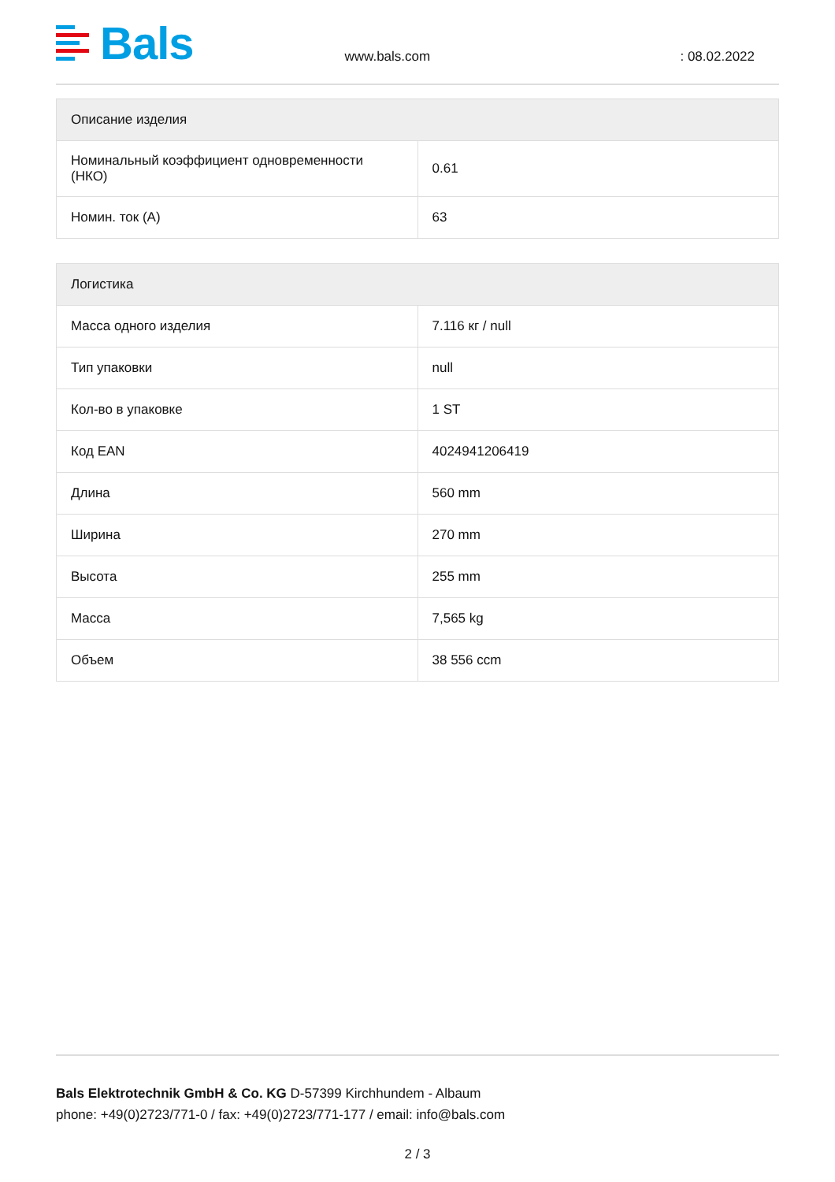Bals
www.bals.com
: 08.02.2022
| Описание изделия | |
| --- | --- |
| Номинальный коэффициент одновременности (НКО) | 0.61 |
| Номин. ток (A) | 63 |
| Логистика | |
| --- | --- |
| Масса одного изделия | 7.116 кг / null |
| Тип упаковки | null |
| Кол-во в упаковке | 1 ST |
| Код EAN | 4024941206419 |
| Длина | 560 mm |
| Ширина | 270 mm |
| Высота | 255 mm |
| Масса | 7,565 kg |
| Объем | 38 556 ccm |
Bals Elektrotechnik GmbH & Co. KG D-57399 Kirchhundem - Albaum
phone: +49(0)2723/771-0 / fax: +49(0)2723/771-177 / email: info@bals.com
2 / 3